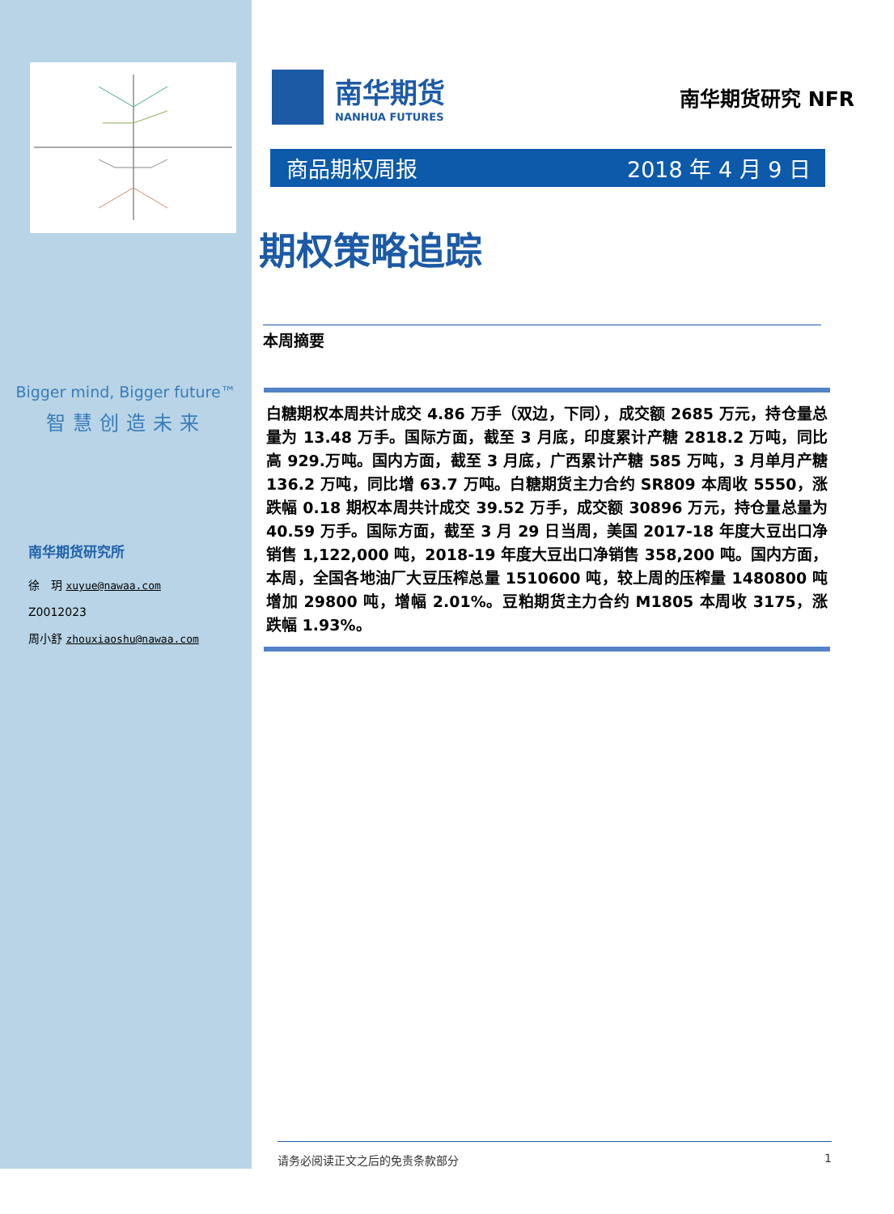Bigger mind, Bigger future™
智慧创造未来
南华期货研究所
徐　玥 xuyue@nawaa.com
Z0012023
周小舒 zhouxiaoshu@nawaa.com
南华期货
NANHUA FUTURES
南华期货研究 NFR
商品期权周报 2018 年 4 月 9 日
期权策略追踪
本周摘要
白糖期权本周共计成交 4.86 万手（双边，下同），成交额 2685 万元，持仓量总量为 13.48 万手。国际方面，截至 3 月底，印度累计产糖 2818.2 万吨，同比高 929.万吨。国内方面，截至 3 月底，广西累计产糖 585 万吨，3 月单月产糖 136.2 万吨，同比增 63.7 万吨。白糖期货主力合约 SR809 本周收 5550，涨跌幅 0.18 期权本周共计成交 39.52 万手，成交额 30896 万元，持仓量总量为 40.59 万手。国际方面，截至 3 月 29 日当周，美国 2017-18 年度大豆出口净销售 1,122,000 吨，2018-19 年度大豆出口净销售 358,200 吨。国内方面，本周，全国各地油厂大豆压榨总量 1510600 吨，较上周的压榨量 1480800 吨增加 29800 吨，增幅 2.01%。豆粕期货主力合约 M1805 本周收 3175，涨跌幅 1.93%。
请务必阅读正文之后的免责条款部分 1